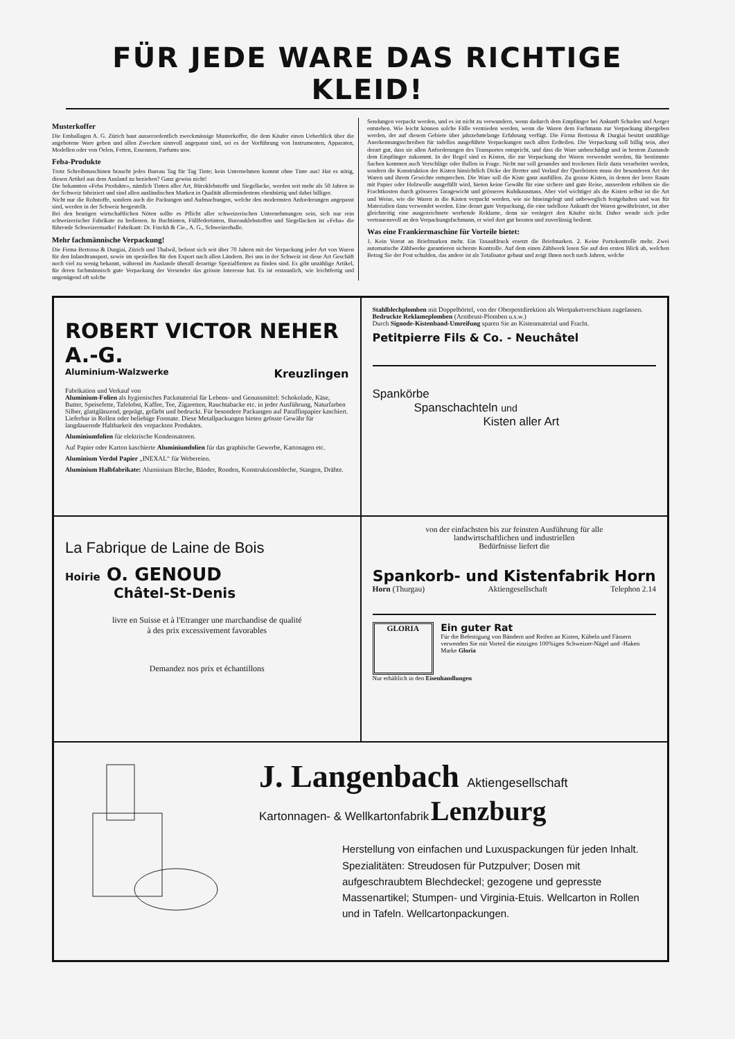FÜR JEDE WARE DAS RICHTIGE KLEID!
Musterkoffer
Die Emballagen A. G. Zürich baut ausserordentlich zweckmässige Musterkoffer, die dem Käufer einen Ueberblick über die angebotene Ware geben und allen Zwecken sinnvoll angepasst sind, sei es der Vorführung von Instrumenten, Apparaten, Modellen oder von Oelen, Fetten, Essenzen, Parfums usw.
Feba-Produkte
Trotz Schreibmaschinen braucht jedes Bureau Tag für Tag Tinte; kein Unternehmen kommt ohne Tinte aus! Hat es nötig, diesen Artikel aus dem Ausland zu beziehen? Ganz gewiss nicht!
Die bekannten «Feba Produkte», nämlich Tinten aller Art, Büroklebstoffe und Siegellacke, werden seit mehr als 50 Jahren in der Schweiz fabriziert und sind allen ausländischen Marken in Qualität allermindestens ebenbürtig und dabei billiger.
Nicht nur die Rohstoffe, sondern auch die Packungen und Aufmachungen, welche den modernsten Anforderungen angepasst sind, werden in der Schweiz hergestellt.
Bei den heutigen wirtschaftlichen Nöten sollte es Pflicht aller schweizerischen Unternehmungen sein, sich nur rein schweizerischer Fabrikate zu bedienen. In Buchtinten, Füllfedertinten, Bureauklebstoffen und Siegellacken ist «Feba» die führende Schweizermarke! Fabrikant: Dr. Finckh & Cie., A. G., Schweizerhalle.
Mehr fachmännische Verpackung!
Die Firma Bertossa & Durgiai, Zürich und Thalwil, befasst sich seit über 70 Jahren mit der Verpackung jeder Art von Waren für den Inlandtransport, sowie im speziellen für den Export nach allen Ländern. Bei uns in der Schweiz ist diese Art Geschäft noch viel zu wenig bekannt, während im Auslande überall derartige Spezialfirmen zu finden sind. Es gibt unzählige Artikel, für deren fachmännisch gute Verpackung der Versender das grösste Interesse hat. Es ist erstaunlich, wie leichtfertig und ungenügend oft solche
Sendungen verpackt werden, und es ist nicht zu verwundern, wenn dadurch dem Empfänger bei Ankunft Schaden und Aerger entstehen. Wie leicht können solche Fälle vermieden werden, wenn die Waren dem Fachmann zur Verpackung übergeben werden, der auf diesem Gebiete über jahrzehntelange Erfahrung verfügt. Die Firma Bertossa & Durgiai besitzt unzählige Anerkennungsschreiben für tadellos ausgeführte Verpackungen nach allen Erdteilen. Die Verpackung soll billig sein, aber derart gut, dass sie allen Anforderungen des Transportes entspricht, und dass die Ware unbeschädigt und in bestem Zustande dem Empfänger zukommt. In der Regel sind es Kisten, die zur Verpackung der Waren verwendet werden, für bestimmte Sachen kommen auch Verschläge oder Ballen in Frage. Nicht nur soll gesundes und trockenes Holz dazu verarbeitet werden, sondern die Konstruktion der Kisten hinsichtlich Dicke der Bretter und Verlauf der Querleisten muss der besonderen Art der Waren und ihrem Gewichte entsprechen. Die Ware soll die Kiste ganz ausfüllen. Zu grosse Kisten, in denen der leere Raum mit Papier oder Holzwolle ausgefüllt wird, bieten keine Gewähr für eine sichere und gute Reise, ausserdem erhöhen sie die Frachtkosten durch grösseres Taragewicht und grösseres Kubikausmass. Aber viel wichtiger als die Kisten selbst ist die Art und Weise, wie die Waren in die Kisten verpackt werden, wie sie hineingelegt und unbeweglich festgehalten und was für Materialien dazu verwendet werden. Eine derart gute Verpackung, die eine tadellose Ankunft der Waren gewährleistet, ist aber gleichzeitig eine ausgezeichnete werbende Reklame, denn sie verärgert den Käufer nicht. Daher wende sich jeder vertrauensvoll an den Verpackungsfachmann, er wird dort gut beraten und zuverlässig bedient.
Was eine Frankiermaschine für Vorteile bietet:
1. Kein Vorrat an Briefmarken mehr. Ein Taxaufdruck ersetzt die Briefmarken. 2. Keine Portokontrolle mehr. Zwei automatische Zählwerke garantieren sicherste Kontrolle. Auf dem einen Zählwerk lesen Sie auf den ersten Blick ab, welchen Betrag Sie der Post schulden, das andere ist als Totalisator gebaut und zeigt Ihnen noch nach Jahren, welche
ROBERT VICTOR NEHER A.-G.
Aluminium-Walzwerke Kreuzlingen
Fabrikation und Verkauf von
Aluminium-Folien als hygienisches Packmaterial für Lebens- und Genussmittel: Schokolade, Käse, Butter, Speisefette, Tafelobst, Kaffee, Tee, Zigaretten, Rauchtabacke etc. in jeder Ausführung, Naturfarben Silber, glattglänzend, geprägt, gefärbt und bedruckt. Für besondere Packungen auf Paraffinpapier kaschiert. Lieferbar in Rollen oder beliebige Formate. Diese Metallpackungen bieten grösste Gewähr für langdauernde Haltbarkeit des verpackten Produktes.
Aluminiumfolien für elektrische Kondensatoren.
Auf Papier oder Karton kaschierte Aluminiumfolien für das graphische Gewerbe, Kartonagen etc.
Aluminium Verdol Papier „INEXAL“ für Webereien.
Aluminium Halbfabrikate: Aluminium Bleche, Bänder, Ronden, Konstruktionsbleche, Stangen, Drähte.
Stahlblechplomben mit Doppelbörtel, von der Oberpostdirektion als Wertpaketverschiuss zugelassen.
Bedruckte Reklameplomben (Armbrust-Plomben u.s.w.)
Durch Signode-Kistenband-Umreifung sparen Sie an Kistenmaterial und Fracht.
Petitpierre Fils & Co. - Neuchâtel
Spankörbe
Spanschachteln und
Kisten aller Art
La Fabrique de Laine de Bois
Hoirie O. GENOUD
Châtel-St-Denis
livre en Suisse et à l'Etranger une marchandise de qualité
à des prix excessivement favorables
Demandez nos prix et échantillons
von der einfachsten bis zur feinsten Ausführung für alle
landwirtschaftlichen und industriellen
Bedürfnisse liefert die
Spankorb- und Kistenfabrik Horn
Horn (Thurgau) Aktiengesellschaft Telephon 2.14
GLORIA
Ein guter Rat
Für die Befestigung von Bändern und Reifen an Kisten, Kübeln und Fässern verwenden Sie mit Vorteil die einzigen 100%igen Schweizer-Nägel und -Haken
Marke Gloria
Nur erhältlich in den Eisenhandlungen
J. Langenbach Aktiengesellschaft
Kartonnagen- & Wellkartonfabrik Lenzburg
Herstellung von einfachen und Luxuspackungen für jeden Inhalt. Spezialitäten: Streudosen für Putzpulver; Dosen mit aufgeschraubtem Blechdeckel; gezogene und gepresste Massenartikel; Stumpen- und Virginia-Etuis. Wellcarton in Rollen und in Tafeln. Wellcartonpackungen.